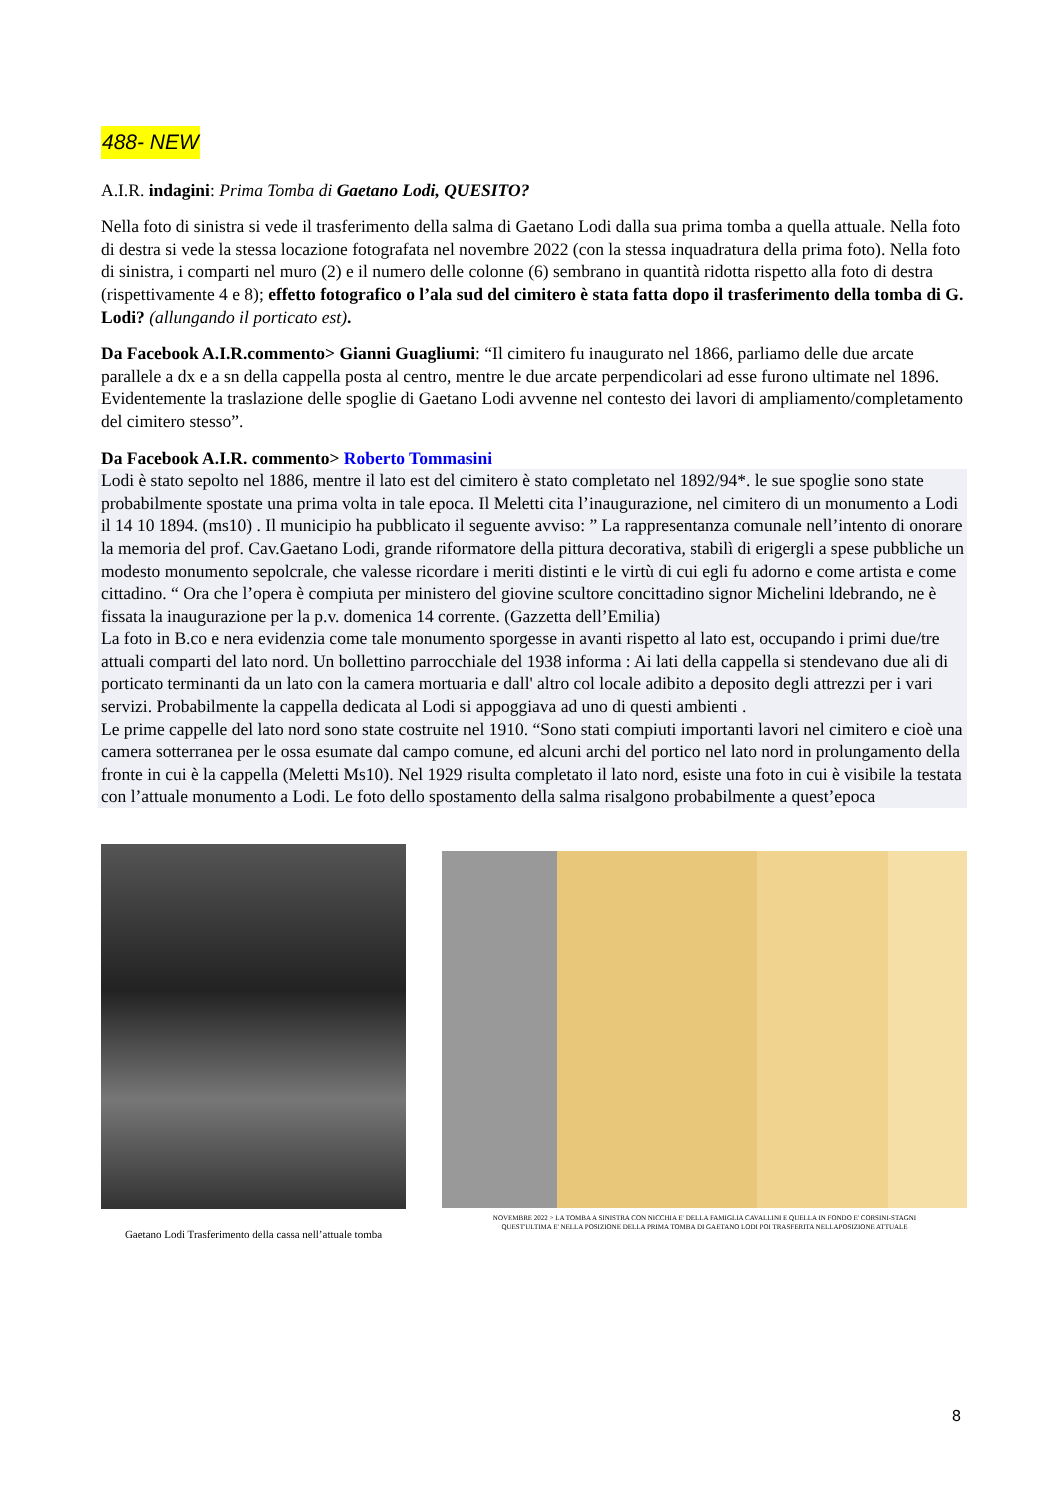488- NEW
A.I.R. indagini: Prima Tomba di Gaetano Lodi, QUESITO?
Nella foto di sinistra si vede il trasferimento della salma di Gaetano Lodi dalla sua prima tomba a quella attuale. Nella foto di destra si vede la stessa locazione fotografata nel novembre 2022 (con la stessa inquadratura della prima foto). Nella foto di sinistra, i comparti nel muro (2) e il numero delle colonne (6) sembrano in quantità ridotta rispetto alla foto di destra (rispettivamente 4 e 8); effetto fotografico o l’ala sud del cimitero è stata fatta dopo il trasferimento della tomba di G. Lodi? (allungando il porticato est).
Da Facebook A.I.R.commento> Gianni Guagliumi: “Il cimitero fu inaugurato nel 1866, parliamo delle due arcate parallele a dx e a sn della cappella posta al centro, mentre le due arcate perpendicolari ad esse furono ultimate nel 1896. Evidentemente la traslazione delle spoglie di Gaetano Lodi avvenne nel contesto dei lavori di ampliamento/completamento del cimitero stesso”.
Da Facebook A.I.R. commento> Roberto Tommasini
Lodi è stato sepolto nel 1886, mentre il lato est del cimitero è stato completato nel 1892/94*. le sue spoglie sono state probabilmente spostate una prima volta in tale epoca. Il Meletti cita l’inaugurazione, nel cimitero di un monumento a Lodi il 14 10 1894. (ms10) . Il municipio ha pubblicato il seguente avviso: ” La rappresentanza comunale nell’intento di onorare la memoria del prof. Cav.Gaetano Lodi, grande riformatore della pittura decorativa, stabilì di erigergli a spese pubbliche un modesto monumento sepolcrale, che valesse ricordare i meriti distinti e le virtù di cui egli fu adorno e come artista e come cittadino. “ Ora che l’opera è compiuta per ministero del giovine scultore concittadino signor Michelini ldebrando, ne è fissata la inaugurazione per la p.v. domenica 14 corrente. (Gazzetta dell’Emilia)
La foto in B.co e nera evidenzia come tale monumento sporgesse in avanti rispetto al lato est, occupando i primi due/tre attuali comparti del lato nord. Un bollettino parrocchiale del 1938 informa : Ai lati della cappella si stendevano due ali di porticato terminanti da un lato con la camera mortuaria e dall' altro col locale adibito a deposito degli attrezzi per i vari servizi. Probabilmente la cappella dedicata al Lodi si appoggiava ad uno di questi ambienti .
Le prime cappelle del lato nord sono state costruite nel 1910. “Sono stati compiuti importanti lavori nel cimitero e cioè una camera sotterranea per le ossa esumate dal campo comune, ed alcuni archi del portico nel lato nord in prolungamento della fronte in cui è la cappella (Meletti Ms10). Nel 1929 risulta completato il lato nord, esiste una foto in cui è visibile la testata con l’attuale monumento a Lodi. Le foto dello spostamento della salma risalgono probabilmente a quest’epoca
Gaetano Lodi Trasferimento della cassa nell’attuale tomba
NOVEMBRE 2022 > LA TOMBA A SINISTRA CON NICCHIA E' DELLA FAMIGLIA CAVALLINI E QUELLA IN FONDO E' CORSINI-STAGNI
QUEST'ULTIMA E' NELLA POSIZIONE DELLA PRIMA TOMBA DI GAETANO LODI POI TRASFERITA NELLAPOSIZIONE ATTUALE
8